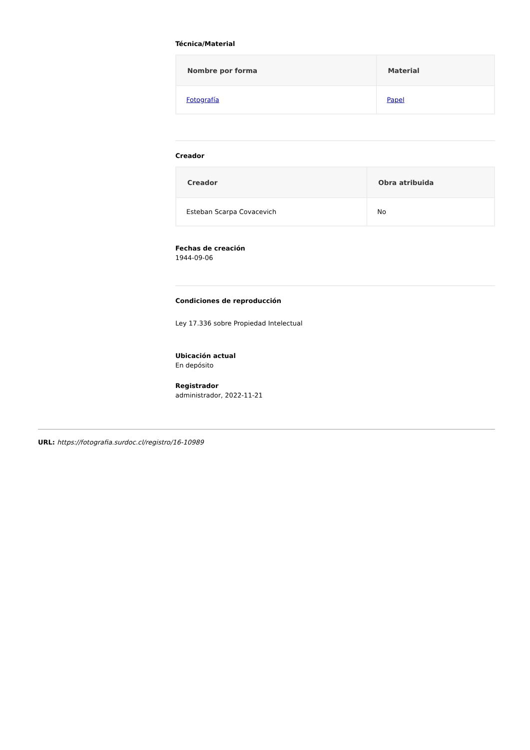Técnica/Material
| Nombre por forma | Material |
| --- | --- |
| Fotografía | Papel |
Creador
| Creador | Obra atribuida |
| --- | --- |
| Esteban Scarpa Covacevich | No |
Fechas de creación
1944-09-06
Condiciones de reproducción
Ley 17.336 sobre Propiedad Intelectual
Ubicación actual
En depósito
Registrador
administrador, 2022-11-21
URL: https://fotografia.surdoc.cl/registro/16-10989